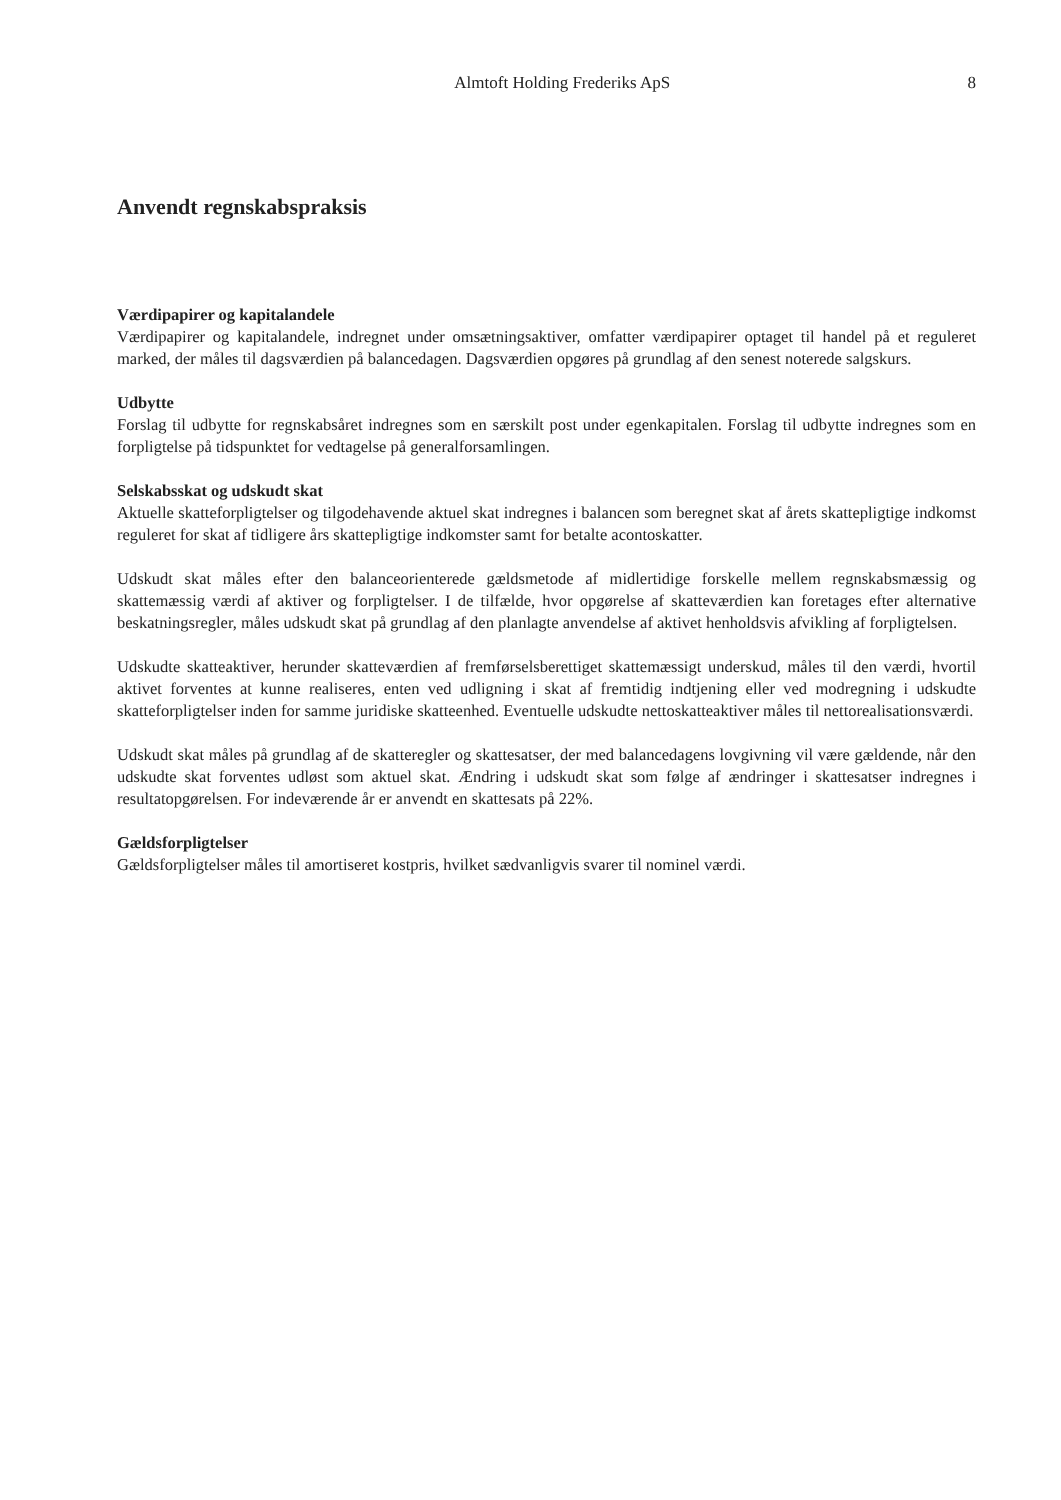Almtoft Holding Frederiks ApS 8
Anvendt regnskabspraksis
Værdipapirer og kapitalandele
Værdipapirer og kapitalandele, indregnet under omsætningsaktiver, omfatter værdipapirer optaget til handel på et reguleret marked, der måles til dagsværdien på balancedagen. Dagsværdien opgøres på grundlag af den senest noterede salgskurs.
Udbytte
Forslag til udbytte for regnskabsåret indregnes som en særskilt post under egenkapitalen. Forslag til udbytte indregnes som en forpligtelse på tidspunktet for vedtagelse på generalforsamlingen.
Selskabsskat og udskudt skat
Aktuelle skatteforpligtelser og tilgodehavende aktuel skat indregnes i balancen som beregnet skat af årets skattepligtige indkomst reguleret for skat af tidligere års skattepligtige indkomster samt for betalte acontoskatter.
Udskudt skat måles efter den balanceorienterede gældsmetode af midlertidige forskelle mellem regnskabsmæssig og skattemæssig værdi af aktiver og forpligtelser. I de tilfælde, hvor opgørelse af skatteværdien kan foretages efter alternative beskatningsregler, måles udskudt skat på grundlag af den planlagte anvendelse af aktivet henholdsvis afvikling af forpligtelsen.
Udskudte skatteaktiver, herunder skatteværdien af fremførselsberettiget skattemæssigt underskud, måles til den værdi, hvortil aktivet forventes at kunne realiseres, enten ved udligning i skat af fremtidig indtjening eller ved modregning i udskudte skatteforpligtelser inden for samme juridiske skatteenhed. Eventuelle udskudte nettoskatteaktiver måles til nettorealisationsværdi.
Udskudt skat måles på grundlag af de skatteregler og skattesatser, der med balancedagens lovgivning vil være gældende, når den udskudte skat forventes udløst som aktuel skat. Ændring i udskudt skat som følge af ændringer i skattesatser indregnes i resultatopgørelsen. For indeværende år er anvendt en skattesats på 22%.
Gældsforpligtelser
Gældsforpligtelser måles til amortiseret kostpris, hvilket sædvanligvis svarer til nominel værdi.